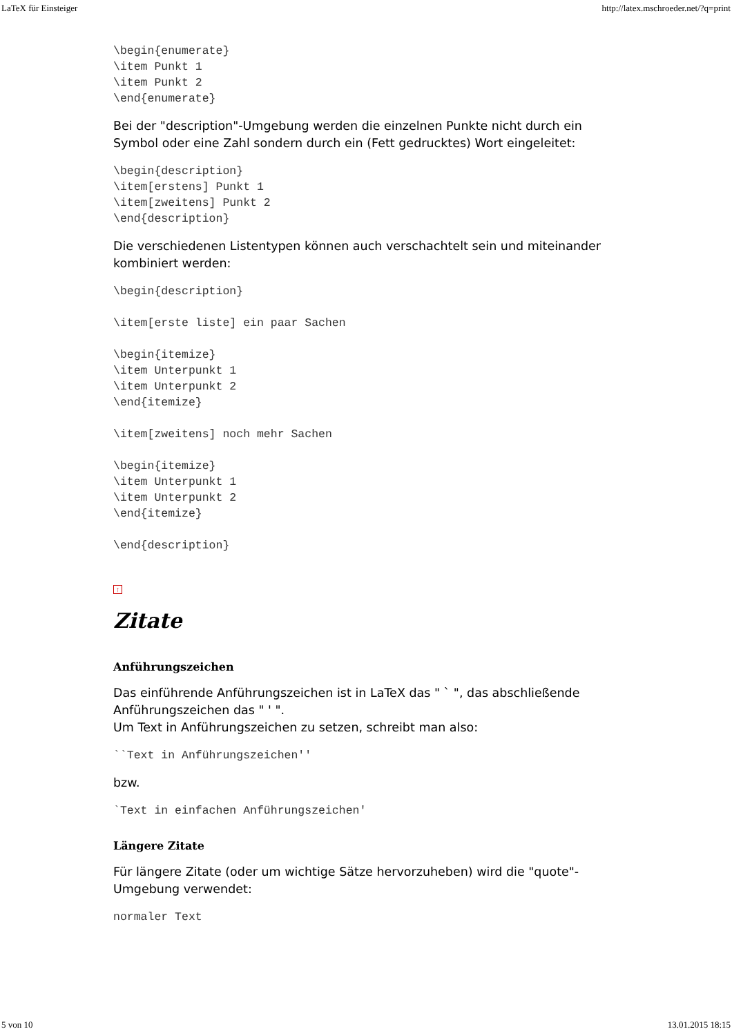LaTeX für Einsteiger http://latex.mschroeder.net/?q=print
\begin{enumerate}
\item Punkt 1
\item Punkt 2
\end{enumerate}
Bei der "description"-Umgebung werden die einzelnen Punkte nicht durch ein Symbol oder eine Zahl sondern durch ein (Fett gedrucktes) Wort eingeleitet:
\begin{description}
\item[erstens] Punkt 1
\item[zweitens] Punkt 2
\end{description}
Die verschiedenen Listentypen können auch verschachtelt sein und miteinander kombiniert werden:
\begin{description}

\item[erste liste] ein paar Sachen

\begin{itemize}
\item Unterpunkt 1
\item Unterpunkt 2
\end{itemize}

\item[zweitens] noch mehr Sachen

\begin{itemize}
\item Unterpunkt 1
\item Unterpunkt 2
\end{itemize}

\end{description}
↑
Zitate
Anführungszeichen
Das einführende Anführungszeichen ist in LaTeX das " ` ", das abschließende Anführungszeichen das " ' ".
Um Text in Anführungszeichen zu setzen, schreibt man also:
``Text in Anführungszeichen''
bzw.
`Text in einfachen Anführungszeichen'
Längere Zitate
Für längere Zitate (oder um wichtige Sätze hervorzuheben) wird die "quote"-Umgebung verwendet:
normaler Text
5 von 10 13.01.2015 18:15